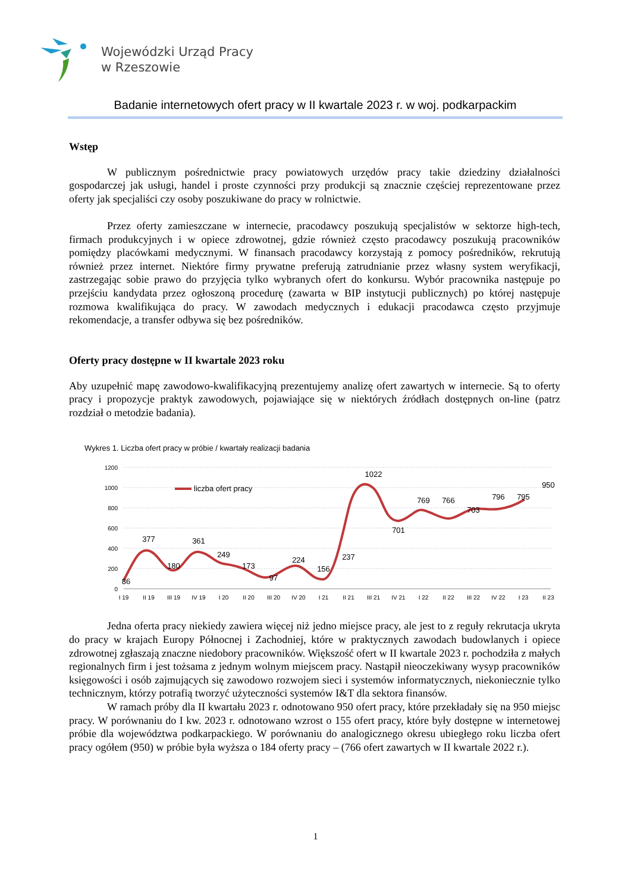Wojewódzki Urząd Pracy
w Rzeszowie
Badanie internetowych ofert pracy w II kwartale 2023 r. w woj. podkarpackim
Wstęp
W publicznym pośrednictwie pracy powiatowych urzędów pracy takie dziedziny działalności gospodarczej jak usługi, handel i proste czynności przy produkcji są znacznie częściej reprezentowane przez oferty jak specjaliści czy osoby poszukiwane do pracy w rolnictwie.
Przez oferty zamieszczane w internecie, pracodawcy poszukują specjalistów w sektorze high-tech, firmach produkcyjnych i w opiece zdrowotnej, gdzie również często pracodawcy poszukują pracowników pomiędzy placówkami medycznymi. W finansach pracodawcy korzystają z pomocy pośredników, rekrutują również przez internet. Niektóre firmy prywatne preferują zatrudnianie przez własny system weryfikacji, zastrzegając sobie prawo do przyjęcia tylko wybranych ofert do konkursu. Wybór pracownika następuje po przejściu kandydata przez ogłoszoną procedurę (zawarta w BIP instytucji publicznych) po której następuje rozmowa kwalifikująca do pracy. W zawodach medycznych i edukacji pracodawca często przyjmuje rekomendacje, a transfer odbywa się bez pośredników.
Oferty pracy dostępne w II kwartale 2023 roku
Aby uzupełnić mapę zawodowo-kwalifikacyjną prezentujemy analizę ofert zawartych w internecie. Są to oferty pracy i propozycje praktyk zawodowych, pojawiające się w niektórych źródłach dostępnych on-line (patrz rozdział o metodzie badania).
Wykres 1. Liczba ofert pracy w próbie / kwartały realizacji badania
1200
1000
800
600
400
200
0
liczba ofert pracy
86
377
180
361
249
173
97
224
156
237
1022
701
769
766
703
796
795
950
I 19
II 19
III 19
IV 19
I 20
II 20
III 20
IV 20
I 21
II 21
III 21
IV 21
I 22
II 22
III 22
IV 22
I 23
II 23
Jedna oferta pracy niekiedy zawiera więcej niż jedno miejsce pracy, ale jest to z reguły rekrutacja ukryta do pracy w krajach Europy Północnej i Zachodniej, które w praktycznych zawodach budowlanych i opiece zdrowotnej zgłaszają znaczne niedobory pracowników. Większość ofert w II kwartale 2023 r. pochodziła z małych regionalnych firm i jest tożsama z jednym wolnym miejscem pracy. Nastąpił nieoczekiwany wysyp pracowników księgowości i osób zajmujących się zawodowo rozwojem sieci i systemów informatycznych, niekoniecznie tylko technicznym, którzy potrafią tworzyć użyteczności systemów I&T dla sektora finansów.
W ramach próby dla II kwartału 2023 r. odnotowano 950 ofert pracy, które przekładały się na 950 miejsc pracy. W porównaniu do I kw. 2023 r. odnotowano wzrost o 155 ofert pracy, które były dostępne w internetowej próbie dla województwa podkarpackiego. W porównaniu do analogicznego okresu ubiegłego roku liczba ofert pracy ogółem (950) w próbie była wyższa o 184 oferty pracy – (766 ofert zawartych w II kwartale 2022 r.).
1